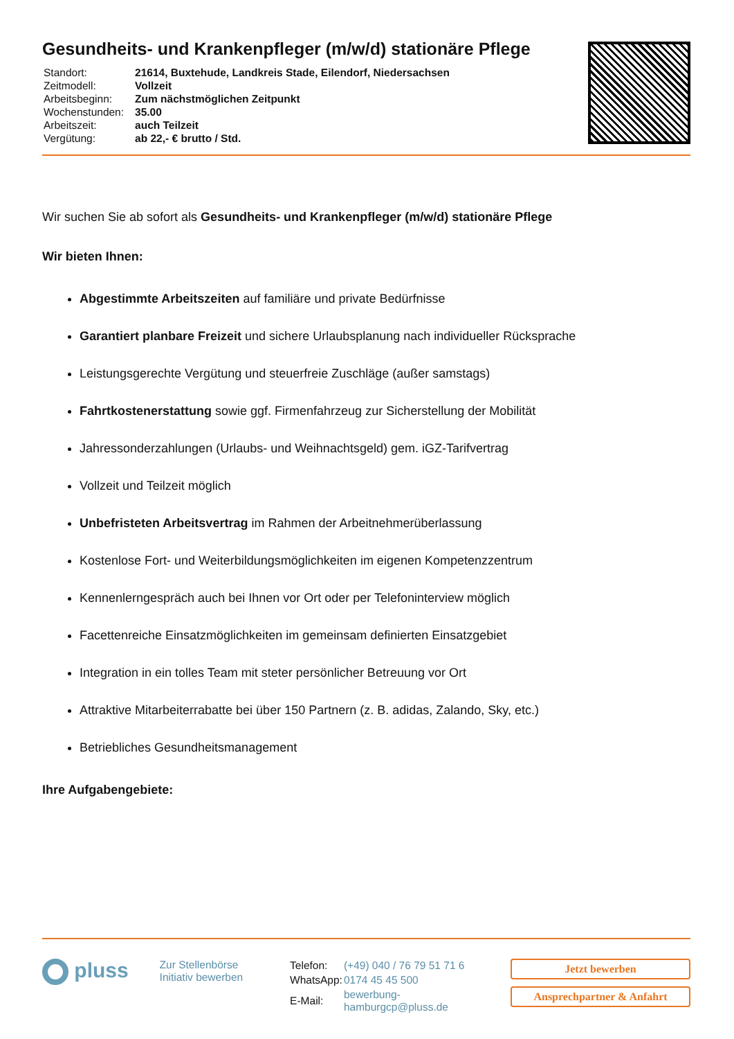Gesundheits- und Krankenpfleger (m/w/d) stationäre Pflege
| Standort: | 21614, Buxtehude, Landkreis Stade, Eilendorf, Niedersachsen |
| Zeitmodell: | Vollzeit |
| Arbeitsbeginn: | Zum nächstmöglichen Zeitpunkt |
| Wochenstunden: | 35.00 |
| Arbeitszeit: | auch Teilzeit |
| Vergütung: | ab 22,- € brutto / Std. |
Wir suchen Sie ab sofort als Gesundheits- und Krankenpfleger (m/w/d) stationäre Pflege
Wir bieten Ihnen:
Abgestimmte Arbeitszeiten auf familiäre und private Bedürfnisse
Garantiert planbare Freizeit und sichere Urlaubsplanung nach individueller Rücksprache
Leistungsgerechte Vergütung und steuerfreie Zuschläge (außer samstags)
Fahrtkostenerstattung sowie ggf. Firmenfahrzeug zur Sicherstellung der Mobilität
Jahressonderzahlungen (Urlaubs- und Weihnachtsgeld) gem. iGZ-Tarifvertrag
Vollzeit und Teilzeit möglich
Unbefristeten Arbeitsvertrag im Rahmen der Arbeitnehmerüberlassung
Kostenlose Fort- und Weiterbildungsmöglichkeiten im eigenen Kompetenzzentrum
Kennenlerngespräch auch bei Ihnen vor Ort oder per Telefoninterview möglich
Facettenreiche Einsatzmöglichkeiten im gemeinsam definierten Einsatzgebiet
Integration in ein tolles Team mit steter persönlicher Betreuung vor Ort
Attraktive Mitarbeiterrabatte bei über 150 Partnern (z. B. adidas, Zalando, Sky, etc.)
Betriebliches Gesundheitsmanagement
Ihre Aufgabengebiete:
pluss
Zur Stellenbörse
Initiativ bewerben
| Telefon: | (+49) 040 / 76 79 51 71 6 |
| WhatsApp: | 0174 45 45 500 |
| E-Mail: | bewerbung-hamburgcp@pluss.de |
Jetzt bewerben
Ansprechpartner & Anfahrt